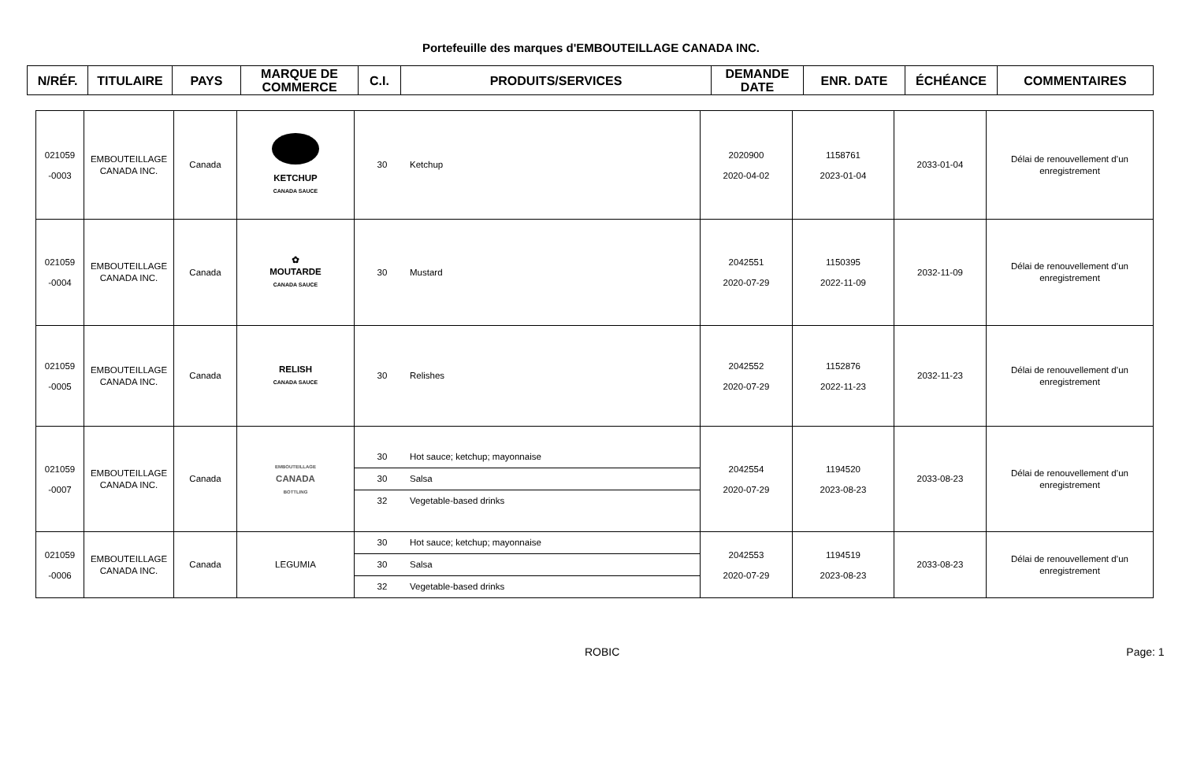Portefeuille des marques d'EMBOUTEILLAGE CANADA INC.
| N/RÉF. | TITULAIRE | PAYS | MARQUE DE COMMERCE | C.I. | PRODUITS/SERVICES | DEMANDE DATE | ENR. DATE | ÉCHÉANCE | COMMENTAIRES |
| --- | --- | --- | --- | --- | --- | --- | --- | --- | --- |
| 021059 -0003 | EMBOUTEILLAGE CANADA INC. | Canada | KETCHUP CANADA SAUCE | 30 Ketchup | 2020900 2020-04-02 | 1158761 2023-01-04 | 2033-01-04 | Délai de renouvellement d’un enregistrement |
| 021059 -0004 | EMBOUTEILLAGE CANADA INC. | Canada | ✿ MOUTARDE CANADA SAUCE | 30 Mustard | 2042551 2020-07-29 | 1150395 2022-11-09 | 2032-11-09 | Délai de renouvellement d’un enregistrement |
| 021059 -0005 | EMBOUTEILLAGE CANADA INC. | Canada | RELISH CANADA SAUCE | 30 Relishes | 2042552 2020-07-29 | 1152876 2022-11-23 | 2032-11-23 | Délai de renouvellement d’un enregistrement |
| 021059 -0007 | EMBOUTEILLAGE CANADA INC. | Canada | EMBOUTEILLAGE CANADA BOTTLING | 30 Hot sauce; ketchup; mayonnaise 30 Salsa 32 Vegetable-based drinks | 2042554 2020-07-29 | 1194520 2023-08-23 | 2033-08-23 | Délai de renouvellement d’un enregistrement |
| 021059 -0006 | EMBOUTEILLAGE CANADA INC. | Canada | LEGUMIA | 30 Hot sauce; ketchup; mayonnaise 30 Salsa 32 Vegetable-based drinks | 2042553 2020-07-29 | 1194519 2023-08-23 | 2033-08-23 | Délai de renouvellement d’un enregistrement |
ROBIC Page: 1